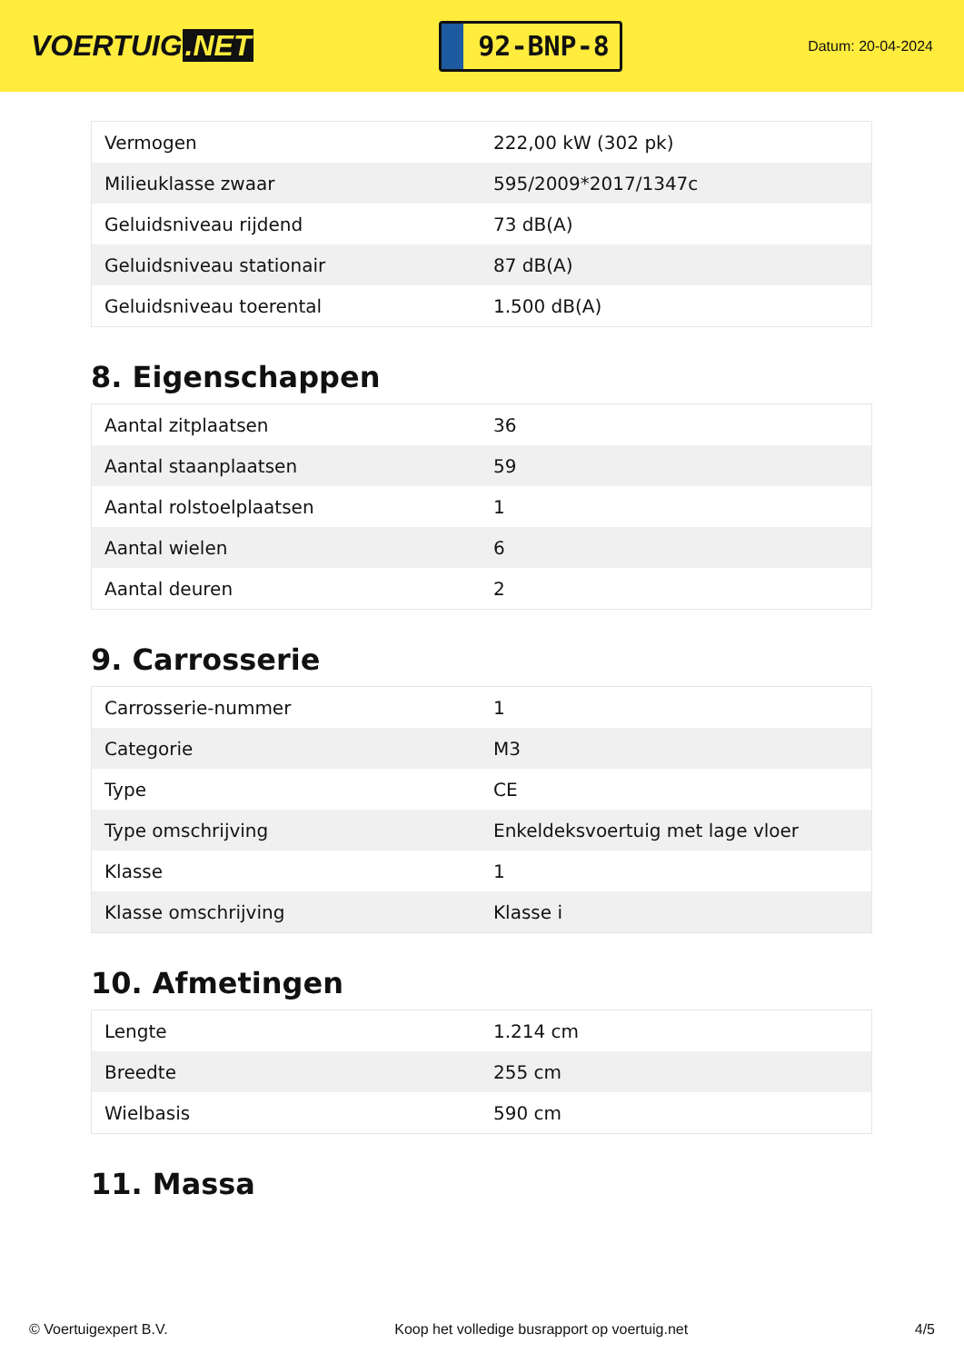VOERTUIG.NET
92-BNP-8
Datum: 20-04-2024
| Vermogen | 222,00 kW (302 pk) |
| Milieuklasse zwaar | 595/2009*2017/1347c |
| Geluidsniveau rijdend | 73 dB(A) |
| Geluidsniveau stationair | 87 dB(A) |
| Geluidsniveau toerental | 1.500 dB(A) |
8. Eigenschappen
| Aantal zitplaatsen | 36 |
| Aantal staanplaatsen | 59 |
| Aantal rolstoelplaatsen | 1 |
| Aantal wielen | 6 |
| Aantal deuren | 2 |
9. Carrosserie
| Carrosserie-nummer | 1 |
| Categorie | M3 |
| Type | CE |
| Type omschrijving | Enkeldeksvoertuig met lage vloer |
| Klasse | 1 |
| Klasse omschrijving | Klasse i |
10. Afmetingen
| Lengte | 1.214 cm |
| Breedte | 255 cm |
| Wielbasis | 590 cm |
11. Massa
© Voertuigexpert B.V. Koop het volledige busrapport op voertuig.net 4/5